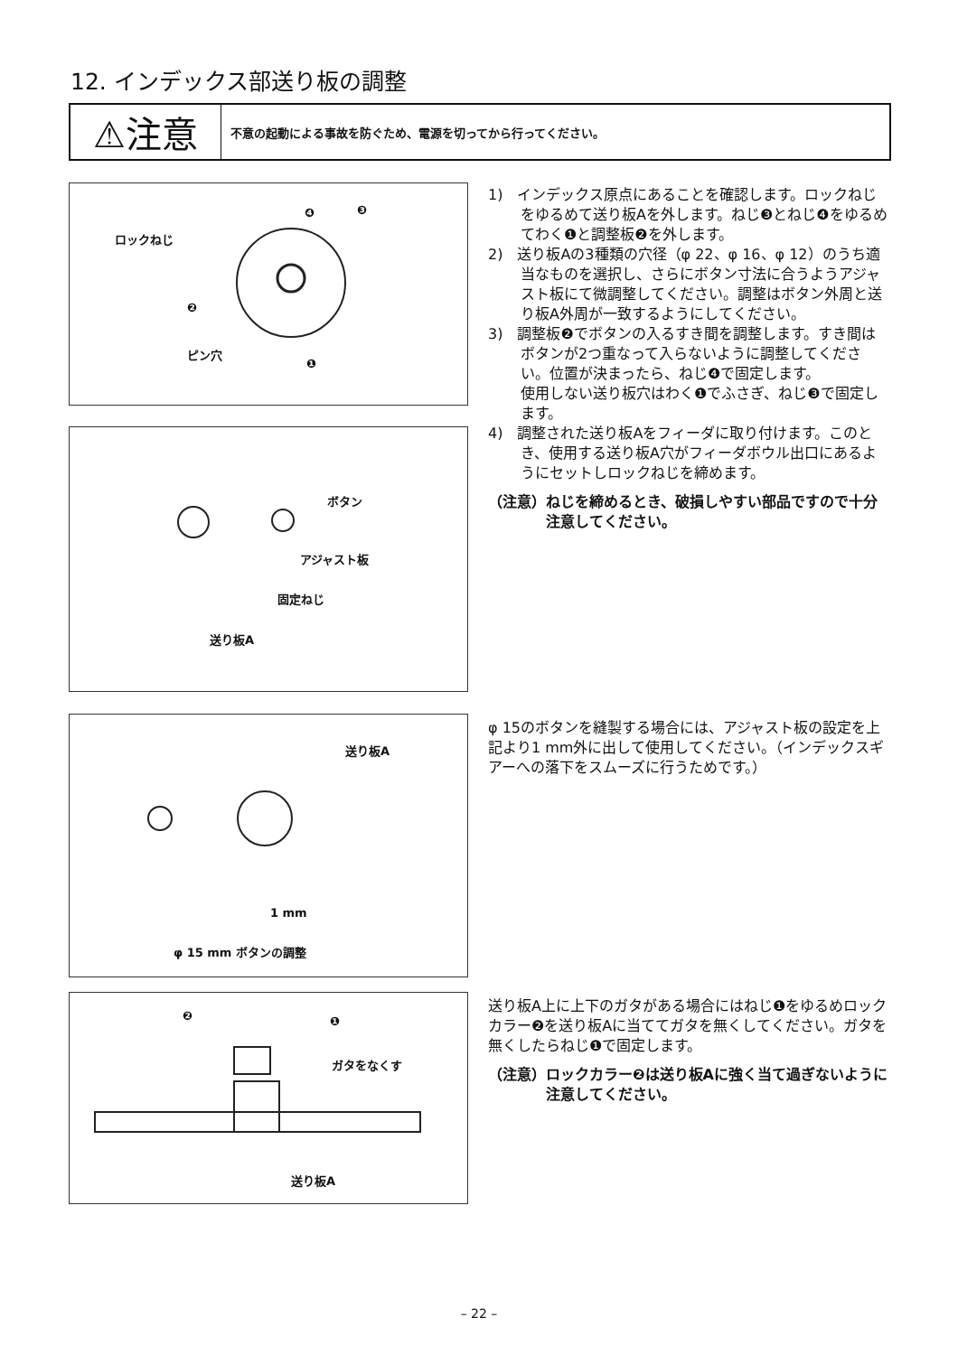12. インデックス部送り板の調整
⚠注意
不意の起動による事故を防ぐため、電源を切ってから行ってください。
ロックねじ
ピン穴
❷
❹ ❸
❶
ボタン
アジャスト板
固定ねじ
送り板A
送り板A
1 mm
φ 15 mm ボタンの調整
❷ ❶
ガタをなくす
送り板A
1)　インデックス原点にあることを確認します。ロックねじをゆるめて送り板Aを外します。ねじ❸とねじ❹をゆるめてわく❶と調整板❷を外します。
2)　送り板Aの3種類の穴径（φ 22、φ 16、φ 12）のうち適当なものを選択し、さらにボタン寸法に合うようアジャスト板にて微調整してください。調整はボタン外周と送り板A外周が一致するようにしてください。
3)　調整板❷でボタンの入るすき間を調整します。すき間はボタンが2つ重なって入らないように調整してください。位置が決まったら、ねじ❹で固定します。
使用しない送り板穴はわく❶でふさぎ、ねじ❸で固定します。
4)　調整された送り板Aをフィーダに取り付けます。このとき、使用する送り板A穴がフィーダボウル出口にあるようにセットしロックねじを締めます。
（注意）ねじを締めるとき、破損しやすい部品ですので十分注意してください。
φ 15のボタンを縫製する場合には、アジャスト板の設定を上記より1 mm外に出して使用してください。（インデックスギアーへの落下をスムーズに行うためです。）
送り板A上に上下のガタがある場合にはねじ❶をゆるめロックカラー❷を送り板Aに当ててガタを無くしてください。ガタを無くしたらねじ❶で固定します。
（注意）ロックカラー❷は送り板Aに強く当て過ぎないように注意してください。
– 22 –